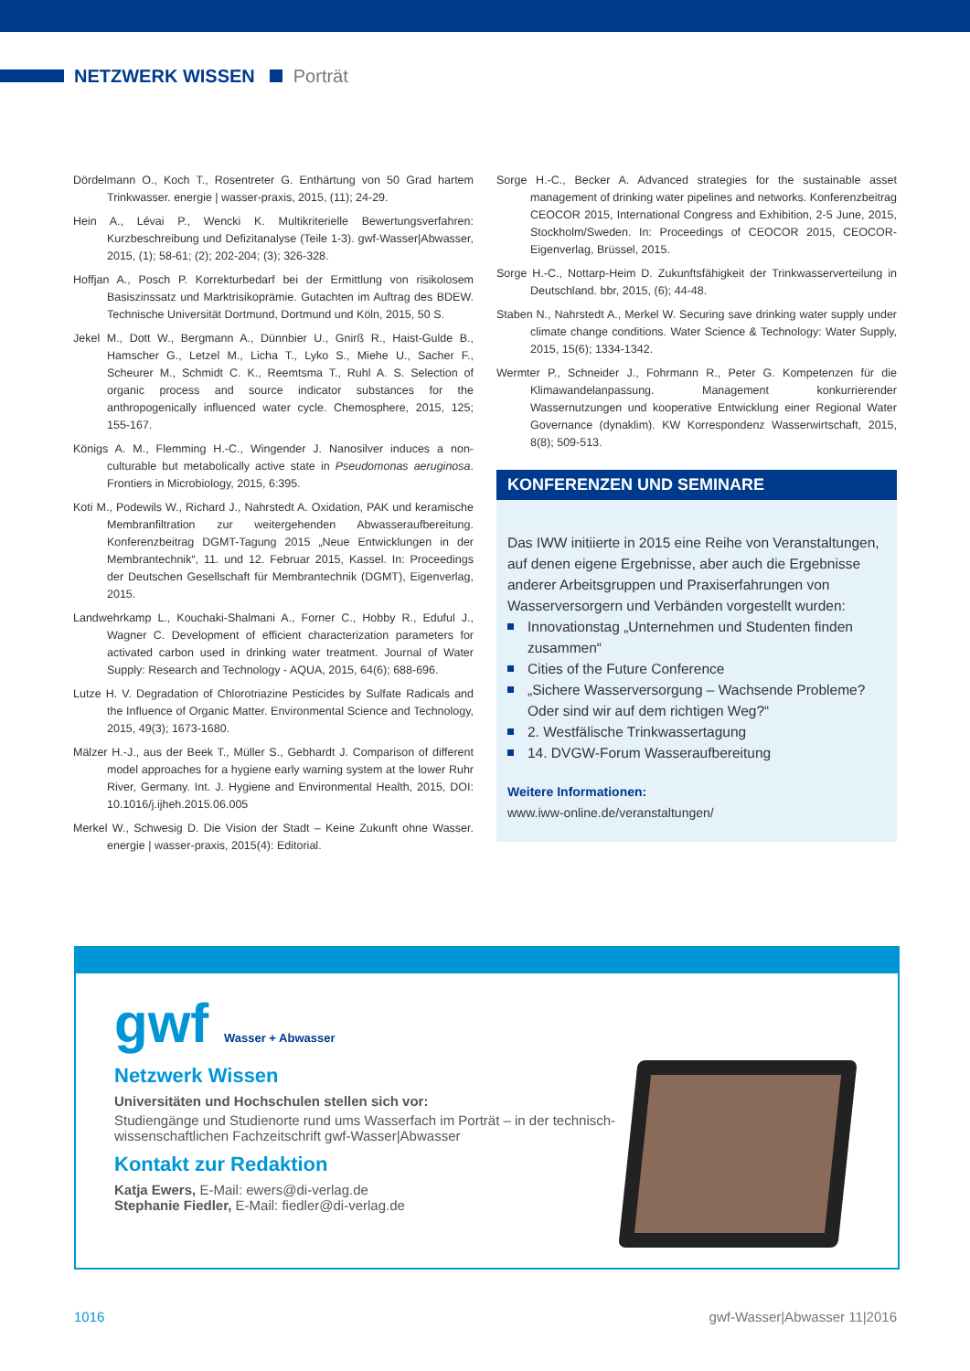NETZWERK WISSEN Porträt
Dördelmann O., Koch T., Rosentreter G. Enthärtung von 50 Grad hartem Trinkwasser. energie | wasser-praxis, 2015, (11); 24-29.
Hein A., Lévai P., Wencki K. Multikriterielle Bewertungsverfahren: Kurzbeschreibung und Defizitanalyse (Teile 1-3). gwf-Wasser|Abwasser, 2015, (1); 58-61; (2); 202-204; (3); 326-328.
Hoffjan A., Posch P. Korrekturbedarf bei der Ermittlung von risikolosem Basiszinssatz und Marktrisikoprämie. Gutachten im Auftrag des BDEW. Technische Universität Dortmund, Dortmund und Köln, 2015, 50 S.
Jekel M., Dott W., Bergmann A., Dünnbier U., Gnirß R., Haist-Gulde B., Hamscher G., Letzel M., Licha T., Lyko S., Miehe U., Sacher F., Scheurer M., Schmidt C. K., Reemtsma T., Ruhl A. S. Selection of organic process and source indicator substances for the anthropogenically influenced water cycle. Chemosphere, 2015, 125; 155-167.
Königs A. M., Flemming H.-C., Wingender J. Nanosilver induces a non-culturable but metabolically active state in Pseudomonas aeruginosa. Frontiers in Microbiology, 2015, 6:395.
Koti M., Podewils W., Richard J., Nahrstedt A. Oxidation, PAK und keramische Membranfiltration zur weitergehenden Abwasseraufbereitung. Konferenzbeitrag DGMT-Tagung 2015 „Neue Entwicklungen in der Membrantechnik“, 11. und 12. Februar 2015, Kassel. In: Proceedings der Deutschen Gesellschaft für Membrantechnik (DGMT), Eigenverlag, 2015.
Landwehrkamp L., Kouchaki-Shalmani A., Forner C., Hobby R., Eduful J., Wagner C. Development of efficient characterization parameters for activated carbon used in drinking water treatment. Journal of Water Supply: Research and Technology - AQUA, 2015, 64(6); 688-696.
Lutze H. V. Degradation of Chlorotriazine Pesticides by Sulfate Radicals and the Influence of Organic Matter. Environmental Science and Technology, 2015, 49(3); 1673-1680.
Mälzer H.-J., aus der Beek T., Müller S., Gebhardt J. Comparison of different model approaches for a hygiene early warning system at the lower Ruhr River, Germany. Int. J. Hygiene and Environmental Health, 2015, DOI: 10.1016/j.ijheh.2015.06.005
Merkel W., Schwesig D. Die Vision der Stadt – Keine Zukunft ohne Wasser. energie | wasser-praxis, 2015(4): Editorial.
Sorge H.-C., Becker A. Advanced strategies for the sustainable asset management of drinking water pipelines and networks. Konferenzbeitrag CEOCOR 2015, International Congress and Exhibition, 2-5 June, 2015, Stockholm/Sweden. In: Proceedings of CEOCOR 2015, CEOCOR-Eigenverlag, Brüssel, 2015.
Sorge H.-C., Nottarp-Heim D. Zukunftsfähigkeit der Trinkwasserverteilung in Deutschland. bbr, 2015, (6); 44-48.
Staben N., Nahrstedt A., Merkel W. Securing save drinking water supply under climate change conditions. Water Science & Technology: Water Supply, 2015, 15(6); 1334-1342.
Wermter P., Schneider J., Fohrmann R., Peter G. Kompetenzen für die Klimawandelanpassung. Management konkurrierender Wassernutzungen und kooperative Entwicklung einer Regional Water Governance (dynaklim). KW Korrespondenz Wasserwirtschaft, 2015, 8(8); 509-513.
KONFERENZEN UND SEMINARE
Das IWW initiierte in 2015 eine Reihe von Veranstaltungen, auf denen eigene Ergebnisse, aber auch die Ergebnisse anderer Arbeitsgruppen und Praxiserfahrungen von Wasserversorgern und Verbänden vorgestellt wurden:
Innovationstag „Unternehmen und Studenten finden zusammen“
Cities of the Future Conference
„Sichere Wasserversorgung – Wachsende Probleme? Oder sind wir auf dem richtigen Weg?“
2. Westfälische Trinkwassertagung
14. DVGW-Forum Wasseraufbereitung
Weitere Informationen:
www.iww-online.de/veranstaltungen/
gwf Wasser + Abwasser
Netzwerk Wissen
Universitäten und Hochschulen stellen sich vor:
Studiengänge und Studienorte rund ums Wasserfach im Porträt – in der technisch-wissenschaftlichen Fachzeitschrift gwf-Wasser|Abwasser
Kontakt zur Redaktion
Katja Ewers, E-Mail: ewers@di-verlag.de
Stephanie Fiedler, E-Mail: fiedler@di-verlag.de
1016 gwf-Wasser|Abwasser 11|2016